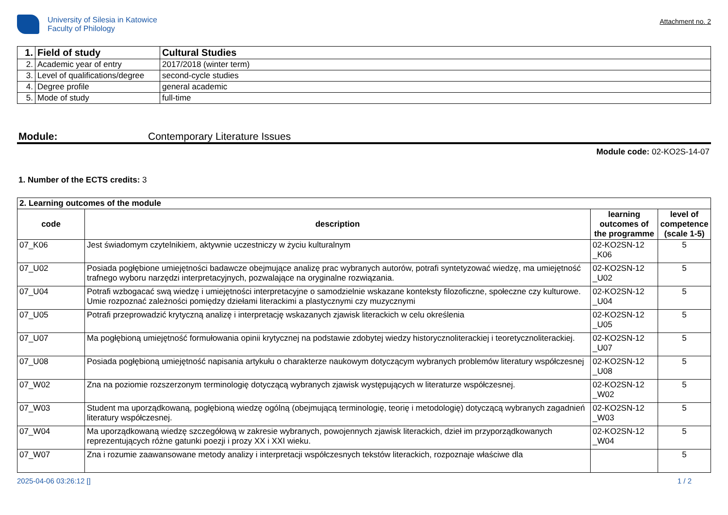University of Silesia in Katowice
Faculty of Philology
Attachment no. 2
| 1. | Field of study | Cultural Studies |
| 2. | Academic year of entry | 2017/2018 (winter term) |
| 3. | Level of qualifications/degree | second-cycle studies |
| 4. | Degree profile | general academic |
| 5. | Mode of study | full-time |
Module: Contemporary Literature Issues
Module code: 02-KO2S-14-07
1. Number of the ECTS credits: 3
| 2. Learning outcomes of the module | | | |
| code | description | learning outcomes of the programme | level of competence (scale 1-5) |
| 07_K06 | Jest świadomym czytelnikiem, aktywnie uczestniczy w życiu kulturalnym | 02-KO2SN-12 _K06 | 5 |
| 07_U02 | Posiada pogłębione umiejętności badawcze obejmujące analizę prac wybranych autorów, potrafi syntetyzować wiedzę, ma umiejętność trafnego wyboru narzędzi interpretacyjnych, pozwalające na oryginalne rozwiązania. | 02-KO2SN-12 _U02 | 5 |
| 07_U04 | Potrafi wzbogacać swą wiedzę i umiejętności interpretacyjne o samodzielnie wskazane konteksty filozoficzne, społeczne czy kulturowe. Umie rozpoznać zależności pomiędzy dziełami literackimi a plastycznymi czy muzycznymi | 02-KO2SN-12 _U04 | 5 |
| 07_U05 | Potrafi przeprowadzić krytyczną analizę i interpretację wskazanych zjawisk literackich w celu określenia | 02-KO2SN-12 _U05 | 5 |
| 07_U07 | Ma pogłębioną umiejętność formułowania opinii krytycznej na podstawie zdobytej wiedzy historycznoliterackiej i teoretycznoliterackiej. | 02-KO2SN-12 _U07 | 5 |
| 07_U08 | Posiada pogłębioną umiejętność napisania artykułu o charakterze naukowym dotyczącym wybranych problemów literatury współczesnej | 02-KO2SN-12 _U08 | 5 |
| 07_W02 | Zna na poziomie rozszerzonym terminologię dotyczącą wybranych zjawisk występujących w literaturze współczesnej. | 02-KO2SN-12 _W02 | 5 |
| 07_W03 | Student ma uporządkowaną, pogłębioną wiedzę ogólną (obejmującą terminologię, teorię i metodologię) dotyczącą wybranych zagadnień literatury współczesnej. | 02-KO2SN-12 _W03 | 5 |
| 07_W04 | Ma uporządkowaną wiedzę szczegółową w zakresie wybranych, powojennych zjawisk literackich, dzieł im przyporządkowanych reprezentujących różne gatunki poezji i prozy XX i XXI wieku. | 02-KO2SN-12 _W04 | 5 |
| 07_W07 | Zna i rozumie zaawansowane metody analizy i interpretacji współczesnych tekstów literackich, rozpoznaje właściwe dla | | 5 |
2025-04-06 03:26:12 [] 1 / 2